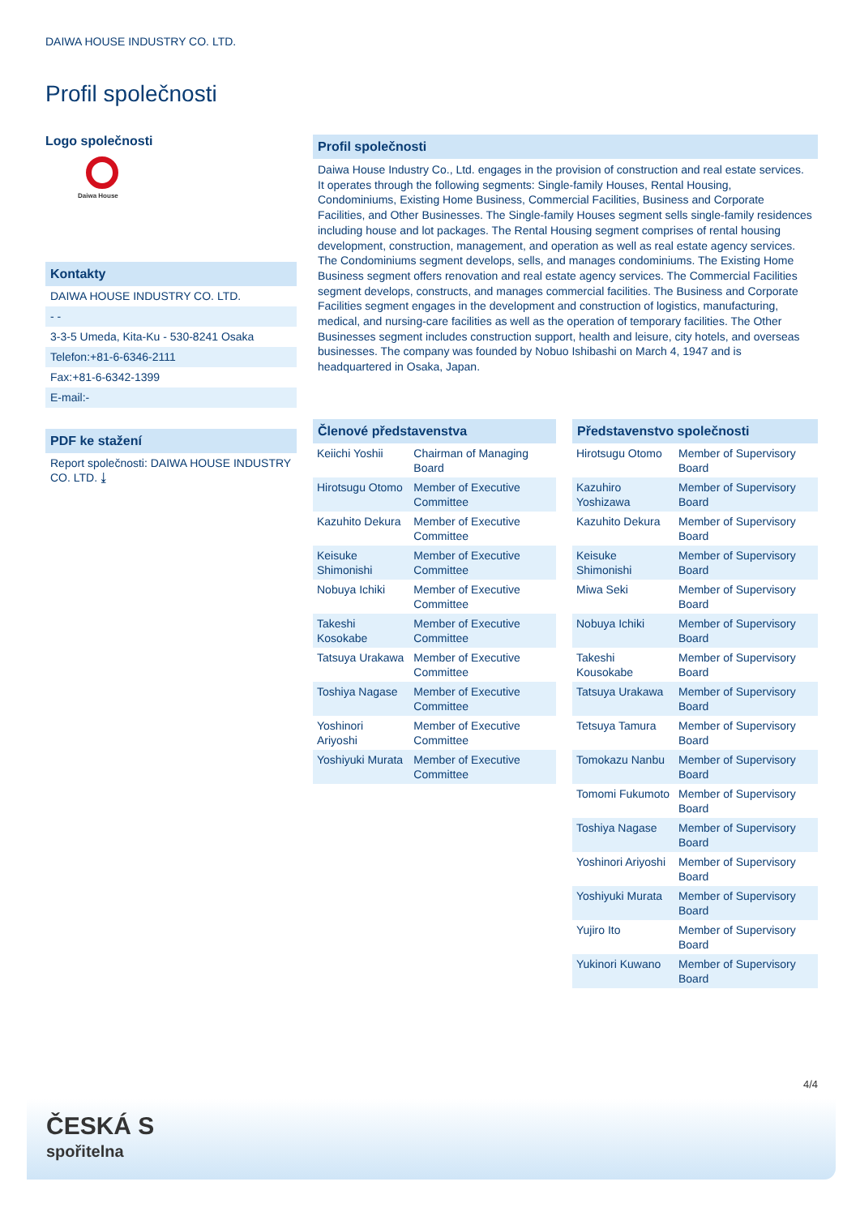DAIWA HOUSE INDUSTRY CO. LTD.
Profil společnosti
Logo společnosti
Daiwa House
Kontakty
DAIWA HOUSE INDUSTRY CO. LTD.
- -
3-3-5 Umeda, Kita-Ku - 530-8241 Osaka
Telefon:+81-6-6346-2111
Fax:+81-6-6342-1399
E-mail:-
PDF ke stažení
Report společnosti: DAIWA HOUSE INDUSTRY CO. LTD. ⤓
Profil společnosti
Daiwa House Industry Co., Ltd. engages in the provision of construction and real estate services. It operates through the following segments: Single-family Houses, Rental Housing, Condominiums, Existing Home Business, Commercial Facilities, Business and Corporate Facilities, and Other Businesses. The Single-family Houses segment sells single-family residences including house and lot packages. The Rental Housing segment comprises of rental housing development, construction, management, and operation as well as real estate agency services. The Condominiums segment develops, sells, and manages condominiums. The Existing Home Business segment offers renovation and real estate agency services. The Commercial Facilities segment develops, constructs, and manages commercial facilities. The Business and Corporate Facilities segment engages in the development and construction of logistics, manufacturing, medical, and nursing-care facilities as well as the operation of temporary facilities. The Other Businesses segment includes construction support, health and leisure, city hotels, and overseas businesses. The company was founded by Nobuo Ishibashi on March 4, 1947 and is headquartered in Osaka, Japan.
Členové představenstva
| Keiichi Yoshii | Chairman of Managing Board |
| Hirotsugu Otomo | Member of Executive Committee |
| Kazuhito Dekura | Member of Executive Committee |
| Keisuke Shimonishi | Member of Executive Committee |
| Nobuya Ichiki | Member of Executive Committee |
| Takeshi Kosokabe | Member of Executive Committee |
| Tatsuya Urakawa | Member of Executive Committee |
| Toshiya Nagase | Member of Executive Committee |
| Yoshinori Ariyoshi | Member of Executive Committee |
| Yoshiyuki Murata | Member of Executive Committee |
Představenstvo společnosti
| Hirotsugu Otomo | Member of Supervisory Board |
| Kazuhiro Yoshizawa | Member of Supervisory Board |
| Kazuhito Dekura | Member of Supervisory Board |
| Keisuke Shimonishi | Member of Supervisory Board |
| Miwa Seki | Member of Supervisory Board |
| Nobuya Ichiki | Member of Supervisory Board |
| Takeshi Kousokabe | Member of Supervisory Board |
| Tatsuya Urakawa | Member of Supervisory Board |
| Tetsuya Tamura | Member of Supervisory Board |
| Tomokazu Nanbu | Member of Supervisory Board |
| Tomomi Fukumoto | Member of Supervisory Board |
| Toshiya Nagase | Member of Supervisory Board |
| Yoshinori Ariyoshi | Member of Supervisory Board |
| Yoshiyuki Murata | Member of Supervisory Board |
| Yujiro Ito | Member of Supervisory Board |
| Yukinori Kuwano | Member of Supervisory Board |
4/4
ČESKÁ S
spořitelna